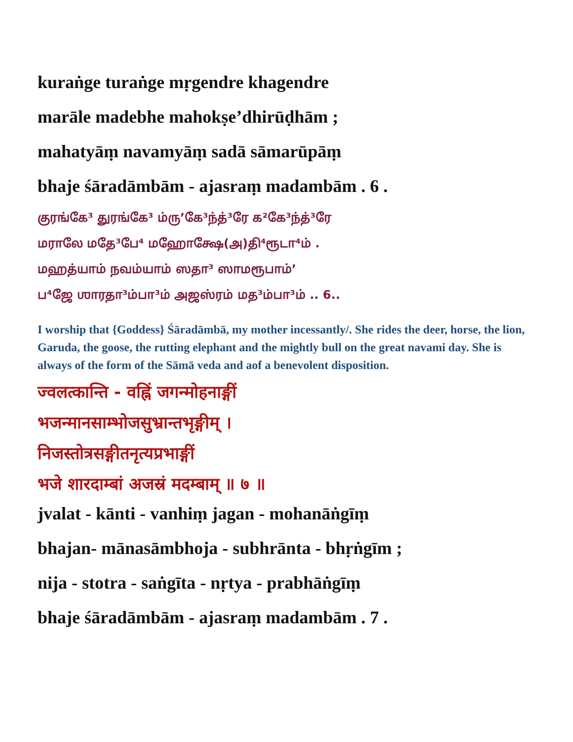kuraṅge turaṅge mṛgendre khagendre
marāle madebhe mahokṣe’dhirūḍhām ;
mahatyāṃ navamyāṃ sadā sāmarūpāṃ
bhaje śāradāmbām - ajasraṃ madambām . 6 .
குரங்கே³ துரங்கே³ ம்ரு’கே³ந்த்³ரே க²கே³ந்த்³ரே
மராலே மதே³பே⁴ மஹோக்ஷே(அ)தி⁴ரூடா⁴ம் .
மஹத்யாம் நவம்யாம் ஸதா³ ஸாமரூபாம்’
ப⁴ஜே ஶாரதா³ம்பா³ம் அஜஸ்ரம் மத³ம்பா³ம் .. 6..
I worship that {Goddess} Śāradāmbā, my mother incessantly/. She rides the deer, horse, the lion, Garuda, the goose, the rutting elephant and the mightly bull on the great navami day. She is always of the form of the Sāmā veda and aof a benevolent disposition.
ज्वलत्कान्ति - वह्निं जगन्मोहनाङ्गीं
भजन्मानसाम्भोजसुभ्रान्तभृङ्गीम् ।
निजस्तोत्रसङ्गीतनृत्यप्रभाङ्गीं
भजे शारदाम्बां अजस्रं मदम्बाम् ॥ ७ ॥
jvalat - kānti - vanhiṃ jagan - mohanāṅgīṃ
bhajan- mānasāmbhoja - subhrānta - bhṛṅgīm ;
nija - stotra - saṅgīta - nṛtya - prabhāṅgīṃ
bhaje śāradāmbām - ajasraṃ madambām . 7 .